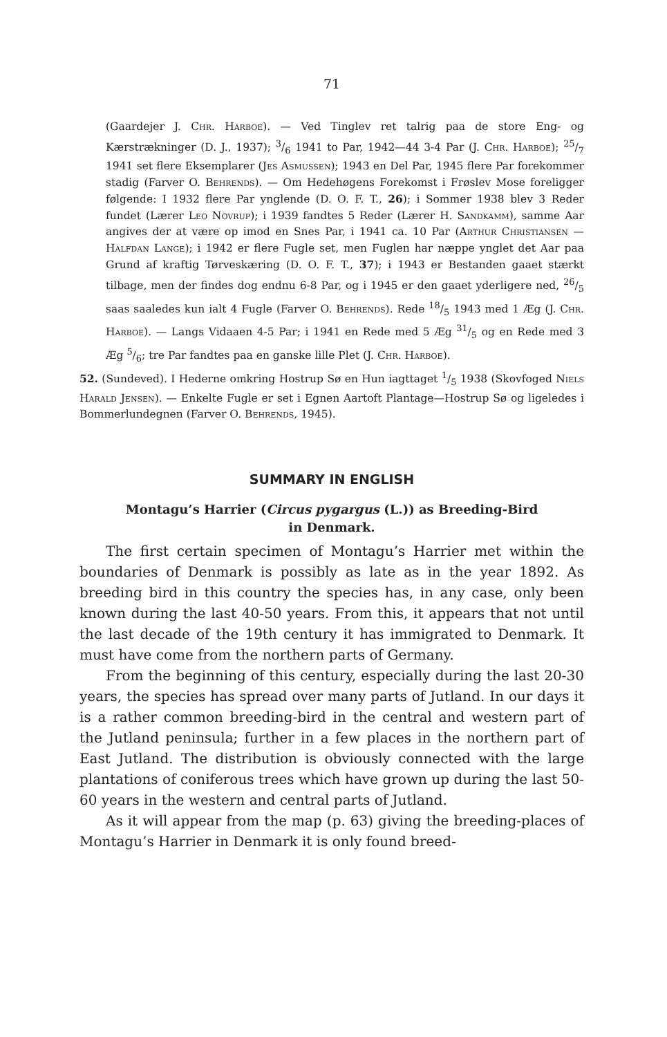71
(Gaardejer J. Chr. Harboe). — Ved Tinglev ret talrig paa de store Eng- og Kærstrækninger (D. J., 1937); 3/6 1941 to Par, 1942—44 3-4 Par (J. Chr. Harboe); 25/7 1941 set flere Eksemplarer (Jes Asmussen); 1943 en Del Par, 1945 flere Par forekommer stadig (Farver O. Behrends). — Om Hedehøgens Forekomst i Frøslev Mose foreligger følgende: I 1932 flere Par ynglende (D. O. F. T., 26); i Sommer 1938 blev 3 Reder fundet (Lærer Leo Novrup); i 1939 fandtes 5 Reder (Lærer H. Sandkamm), samme Aar angives der at være op imod en Snes Par, i 1941 ca. 10 Par (Arthur Christiansen — Halfdan Lange); i 1942 er flere Fugle set, men Fuglen har næppe ynglet det Aar paa Grund af kraftig Tørveskæring (D. O. F. T., 37); i 1943 er Bestanden gaaet stærkt tilbage, men der findes dog endnu 6-8 Par, og i 1945 er den gaaet yderligere ned, 26/5 saas saaledes kun ialt 4 Fugle (Farver O. Behrends). Rede 18/5 1943 med 1 Æg (J. Chr. Harboe). — Langs Vidaaen 4-5 Par; i 1941 en Rede med 5 Æg 31/5 og en Rede med 3 Æg 5/6; tre Par fandtes paa en ganske lille Plet (J. Chr. Harboe).
52. (Sundeved). I Hederne omkring Hostrup Sø en Hun iagttaget 1/5 1938 (Skovfoged Niels Harald Jensen). — Enkelte Fugle er set i Egnen Aartoft Plantage—Hostrup Sø og ligeledes i Bommerlundegnen (Farver O. Behrends, 1945).
SUMMARY IN ENGLISH
Montagu’s Harrier (Circus pygargus (L.)) as Breeding-Bird
in Denmark.
The first certain specimen of Montagu’s Harrier met within the boundaries of Denmark is possibly as late as in the year 1892. As breeding bird in this country the species has, in any case, only been known during the last 40-50 years. From this, it appears that not until the last decade of the 19th century it has immigrated to Denmark. It must have come from the northern parts of Germany.
From the beginning of this century, especially during the last 20-30 years, the species has spread over many parts of Jutland. In our days it is a rather common breeding-bird in the central and western part of the Jutland peninsula; further in a few places in the northern part of East Jutland. The distribution is obviously connected with the large plantations of coniferous trees which have grown up during the last 50-60 years in the western and central parts of Jutland.
As it will appear from the map (p. 63) giving the breeding-places of Montagu’s Harrier in Denmark it is only found breed-